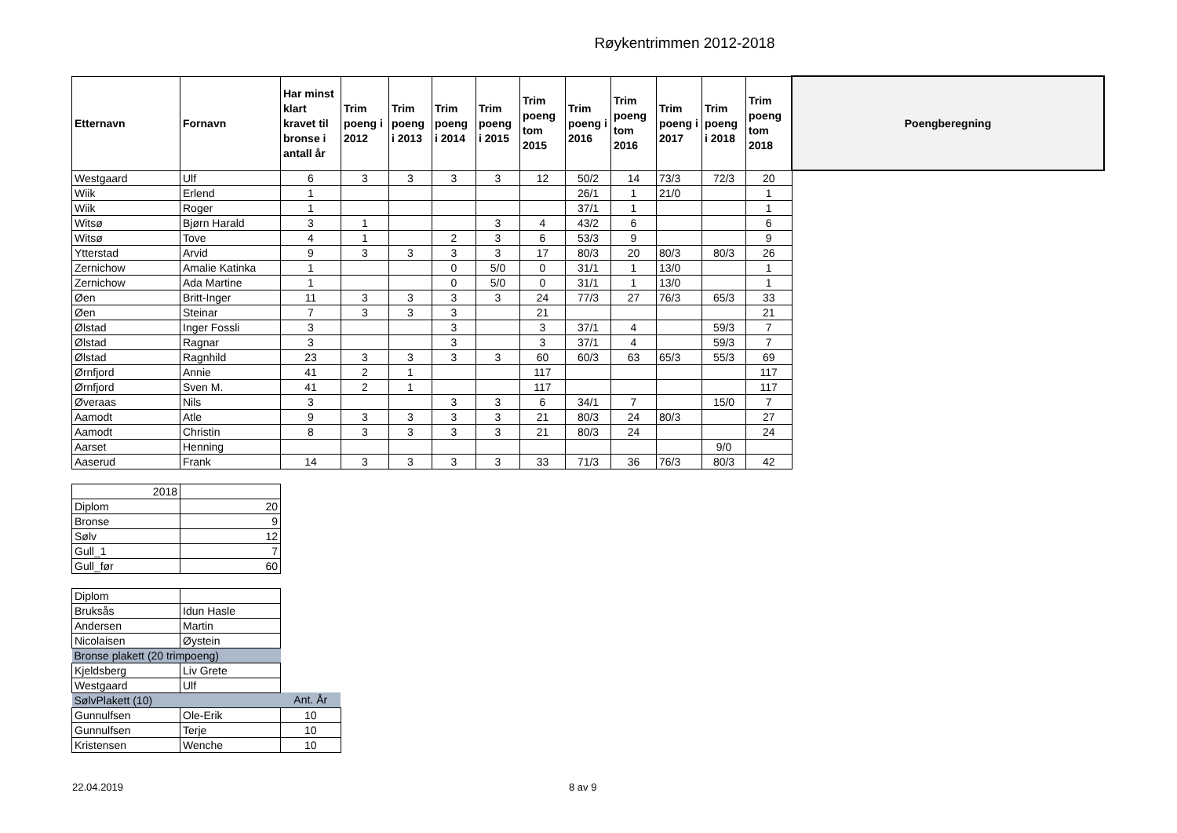Røykentrimmen 2012-2018
| Etternavn | Fornavn | Har minst klart kravet til bronse i antall år | Trim poeng i 2012 | Trim poeng i 2013 | Trim poeng i 2014 | Trim poeng i 2015 | Trim poeng tom 2015 | Trim poeng i 2016 | Trim poeng tom 2016 | Trim poeng i 2017 | Trim poeng i 2018 | Trim poeng tom 2018 | Poengberegning |
| --- | --- | --- | --- | --- | --- | --- | --- | --- | --- | --- | --- | --- | --- |
| Westgaard | Ulf | 6 | 3 | 3 | 3 | 3 | 12 | 50/2 | 14 | 73/3 | 72/3 | 20 | |
| Wiik | Erlend | 1 | | | | | | 26/1 | 1 | 21/0 | | 1 | |
| Wiik | Roger | 1 | | | | | | 37/1 | 1 | | | 1 | |
| Witsø | Bjørn Harald | 3 | 1 | | | 3 | 4 | 43/2 | 6 | | | 6 | |
| Witsø | Tove | 4 | 1 | | 2 | 3 | 6 | 53/3 | 9 | | | 9 | |
| Ytterstad | Arvid | 9 | 3 | 3 | 3 | 3 | 17 | 80/3 | 20 | 80/3 | 80/3 | 26 | |
| Zernichow | Amalie Katinka | 1 | | | 0 | 5/0 | 0 | 31/1 | 1 | 13/0 | | 1 | |
| Zernichow | Ada Martine | 1 | | | 0 | 5/0 | 0 | 31/1 | 1 | 13/0 | | 1 | |
| Øen | Britt-Inger | 11 | 3 | 3 | 3 | 3 | 24 | 77/3 | 27 | 76/3 | 65/3 | 33 | |
| Øen | Steinar | 7 | 3 | 3 | 3 | | 21 | | | | | 21 | |
| Ølstad | Inger Fossli | 3 | | | 3 | | 3 | 37/1 | 4 | | 59/3 | 7 | |
| Ølstad | Ragnar | 3 | | | 3 | | 3 | 37/1 | 4 | | 59/3 | 7 | |
| Ølstad | Ragnhild | 23 | 3 | 3 | 3 | 3 | 60 | 60/3 | 63 | 65/3 | 55/3 | 69 | |
| Ørnfjord | Annie | 41 | 2 | 1 | | | 117 | | | | | 117 | |
| Ørnfjord | Sven M. | 41 | 2 | 1 | | | 117 | | | | | 117 | |
| Øveraas | Nils | 3 | | | 3 | 3 | 6 | 34/1 | 7 | | 15/0 | 7 | |
| Aamodt | Atle | 9 | 3 | 3 | 3 | 3 | 21 | 80/3 | 24 | 80/3 | | 27 | |
| Aamodt | Christin | 8 | 3 | 3 | 3 | 3 | 21 | 80/3 | 24 | | | 24 | |
| Aarset | Henning | | | | | | | | | | 9/0 | | |
| Aaserud | Frank | 14 | 3 | 3 | 3 | 3 | 33 | 71/3 | 36 | 76/3 | 80/3 | 42 | |
| 2018 | |
| Diplom | 20 |
| Bronse | 9 |
| Sølv | 12 |
| Gull_1 | 7 |
| Gull_før | 60 |
| Diplom | | |
| Bruksås | Idun Hasle | |
| Andersen | Martin | |
| Nicolaisen | Øystein | |
| Bronse plakett (20 trimpoeng) | | |
| Kjeldsberg | Liv Grete | |
| Westgaard | Ulf | |
| SølvPlakett (10) | | Ant. År |
| Gunnulfsen | Ole-Erik | 10 |
| Gunnulfsen | Terje | 10 |
| Kristensen | Wenche | 10 |
22.04.2019 8 av 9